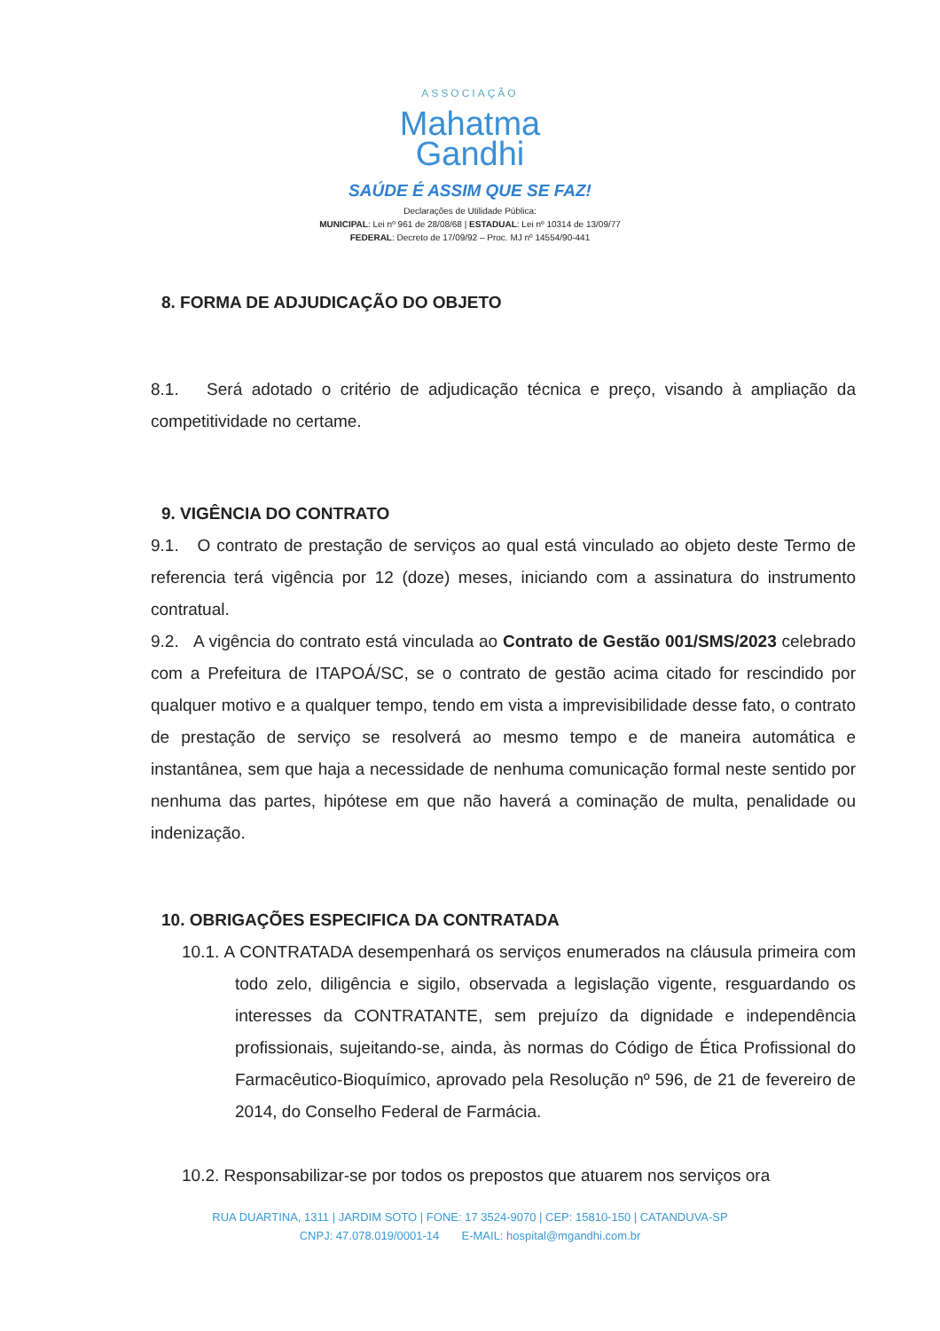ASSOCIAÇÃO
Mahatma
Gandhi
SAÚDE É ASSIM QUE SE FAZ!
Declarações de Utilidade Pública:
MUNICIPAL: Lei nº 961 de 28/08/68 | ESTADUAL: Lei nº 10314 de 13/09/77
FEDERAL: Decreto de 17/09/92 – Proc. MJ nº 14554/90-441
8. FORMA DE ADJUDICAÇÃO DO OBJETO
8.1. Será adotado o critério de adjudicação técnica e preço, visando à ampliação da competitividade no certame.
9. VIGÊNCIA DO CONTRATO
9.1. O contrato de prestação de serviços ao qual está vinculado ao objeto deste Termo de referencia terá vigência por 12 (doze) meses, iniciando com a assinatura do instrumento contratual.
9.2. A vigência do contrato está vinculada ao Contrato de Gestão 001/SMS/2023 celebrado com a Prefeitura de ITAPOÁ/SC, se o contrato de gestão acima citado for rescindido por qualquer motivo e a qualquer tempo, tendo em vista a imprevisibilidade desse fato, o contrato de prestação de serviço se resolverá ao mesmo tempo e de maneira automática e instantânea, sem que haja a necessidade de nenhuma comunicação formal neste sentido por nenhuma das partes, hipótese em que não haverá a cominação de multa, penalidade ou indenização.
10. OBRIGAÇÕES ESPECIFICA DA CONTRATADA
10.1. A CONTRATADA desempenhará os serviços enumerados na cláusula primeira com todo zelo, diligência e sigilo, observada a legislação vigente, resguardando os interesses da CONTRATANTE, sem prejuízo da dignidade e independência profissionais, sujeitando-se, ainda, às normas do Código de Ética Profissional do Farmacêutico-Bioquímico, aprovado pela Resolução nº 596, de 21 de fevereiro de 2014, do Conselho Federal de Farmácia.
10.2. Responsabilizar-se por todos os prepostos que atuarem nos serviços ora
RUA DUARTINA, 1311 | JARDIM SOTO | FONE: 17 3524-9070 | CEP: 15810-150 | CATANDUVA-SP
CNPJ: 47.078.019/0001-14 E-MAIL: hospital@mgandhi.com.br